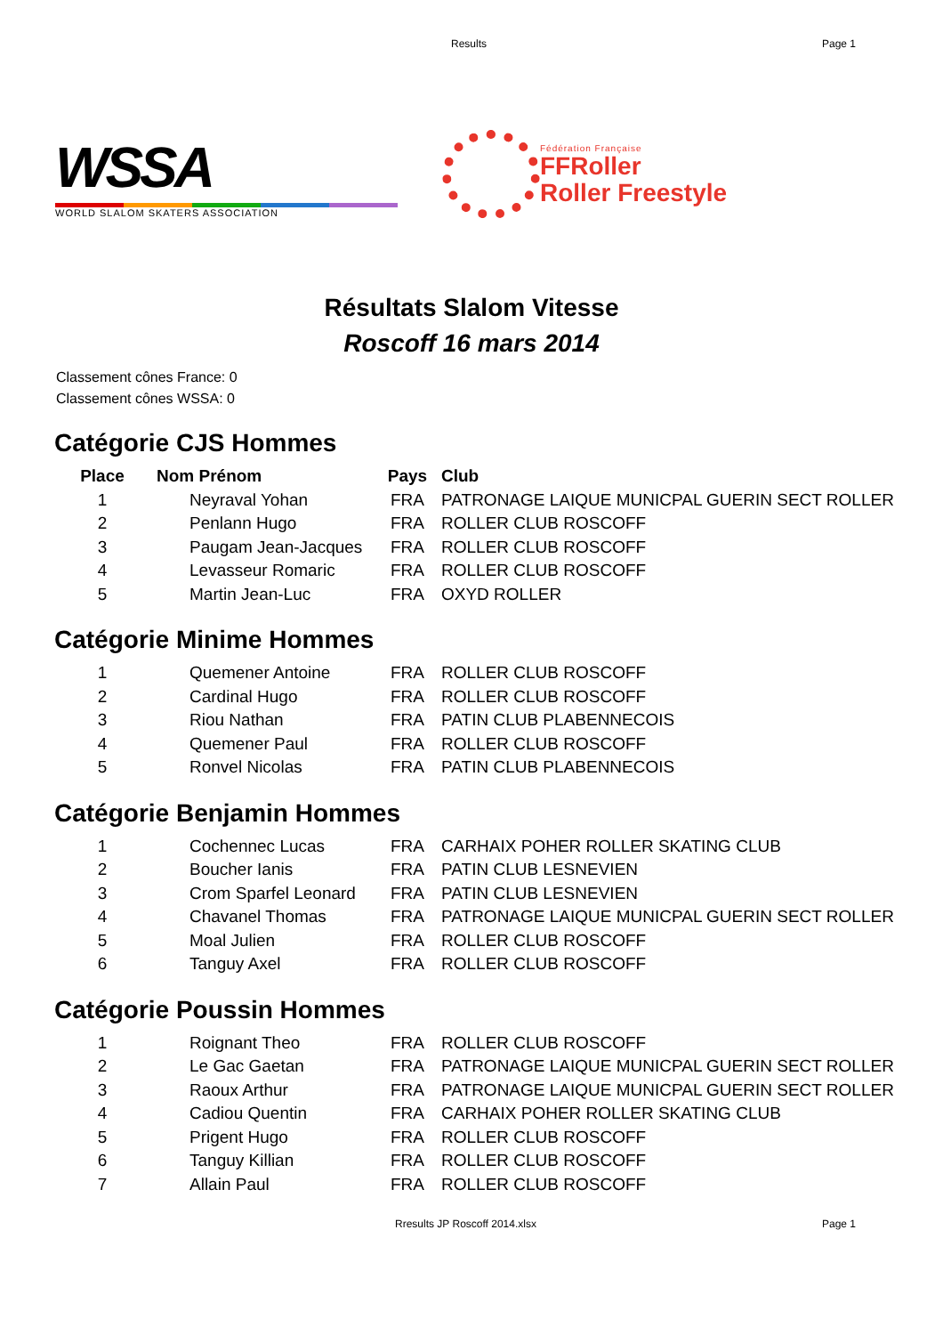Results Page 1
WSSA
WORLD SLALOM SKATERS ASSOCIATION
Fédération Française
FFRoller
Roller Freestyle
Résultats Slalom Vitesse
Roscoff 16 mars 2014
Classement cônes France: 0
Classement cônes WSSA: 0
Catégorie CJS Hommes
| Place | Nom Prénom | Pays | Club |
| --- | --- | --- | --- |
| 1 | Neyraval Yohan | FRA | PATRONAGE LAIQUE MUNICPAL GUERIN SECT ROLLER |
| 2 | Penlann Hugo | FRA | ROLLER CLUB ROSCOFF |
| 3 | Paugam Jean-Jacques | FRA | ROLLER CLUB ROSCOFF |
| 4 | Levasseur Romaric | FRA | ROLLER CLUB ROSCOFF |
| 5 | Martin Jean-Luc | FRA | OXYD ROLLER |
Catégorie Minime Hommes
| 1 | Quemener Antoine | FRA | ROLLER CLUB ROSCOFF |
| 2 | Cardinal Hugo | FRA | ROLLER CLUB ROSCOFF |
| 3 | Riou Nathan | FRA | PATIN CLUB PLABENNECOIS |
| 4 | Quemener Paul | FRA | ROLLER CLUB ROSCOFF |
| 5 | Ronvel Nicolas | FRA | PATIN CLUB PLABENNECOIS |
Catégorie Benjamin Hommes
| 1 | Cochennec Lucas | FRA | CARHAIX POHER ROLLER SKATING CLUB |
| 2 | Boucher Ianis | FRA | PATIN CLUB LESNEVIEN |
| 3 | Crom Sparfel Leonard | FRA | PATIN CLUB LESNEVIEN |
| 4 | Chavanel Thomas | FRA | PATRONAGE LAIQUE MUNICPAL GUERIN SECT ROLLER |
| 5 | Moal Julien | FRA | ROLLER CLUB ROSCOFF |
| 6 | Tanguy Axel | FRA | ROLLER CLUB ROSCOFF |
Catégorie Poussin Hommes
| 1 | Roignant Theo | FRA | ROLLER CLUB ROSCOFF |
| 2 | Le Gac Gaetan | FRA | PATRONAGE LAIQUE MUNICPAL GUERIN SECT ROLLER |
| 3 | Raoux Arthur | FRA | PATRONAGE LAIQUE MUNICPAL GUERIN SECT ROLLER |
| 4 | Cadiou Quentin | FRA | CARHAIX POHER ROLLER SKATING CLUB |
| 5 | Prigent Hugo | FRA | ROLLER CLUB ROSCOFF |
| 6 | Tanguy Killian | FRA | ROLLER CLUB ROSCOFF |
| 7 | Allain Paul | FRA | ROLLER CLUB ROSCOFF |
Rresults JP Roscoff 2014.xlsx Page 1